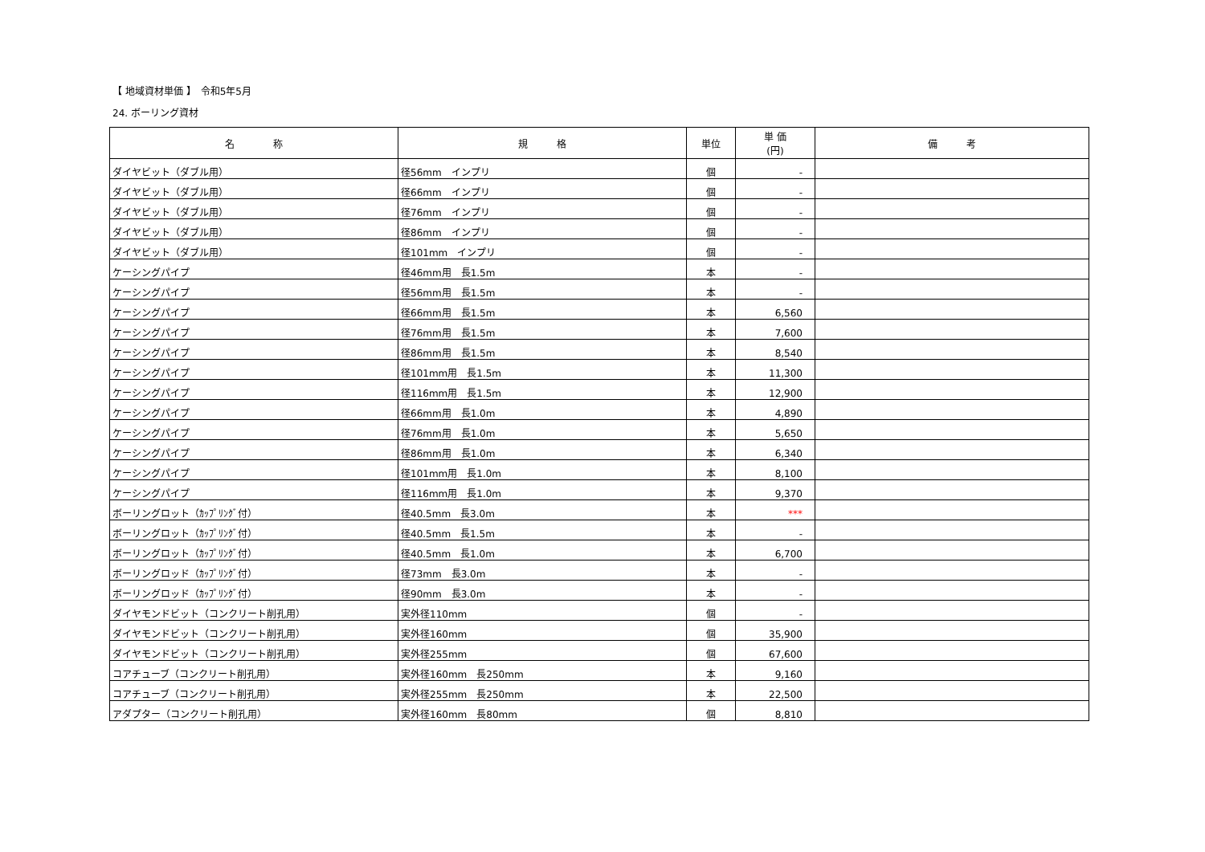【 地域資材単価 】　令和5年5月
24. ボーリング資材
| 名 称 | 規 格 | 単位 | 単 価 (円) | 備 考 |
| --- | --- | --- | --- | --- |
| ダイヤビット（ダブル用） | 径56mm インプリ | 個 | - | |
| ダイヤビット（ダブル用） | 径66mm インプリ | 個 | - | |
| ダイヤビット（ダブル用） | 径76mm インプリ | 個 | - | |
| ダイヤビット（ダブル用） | 径86mm インプリ | 個 | - | |
| ダイヤビット（ダブル用） | 径101mm インプリ | 個 | - | |
| ケーシングパイプ | 径46mm用 長1.5m | 本 | - | |
| ケーシングパイプ | 径56mm用 長1.5m | 本 | - | |
| ケーシングパイプ | 径66mm用 長1.5m | 本 | 6,560 | |
| ケーシングパイプ | 径76mm用 長1.5m | 本 | 7,600 | |
| ケーシングパイプ | 径86mm用 長1.5m | 本 | 8,540 | |
| ケーシングパイプ | 径101mm用 長1.5m | 本 | 11,300 | |
| ケーシングパイプ | 径116mm用 長1.5m | 本 | 12,900 | |
| ケーシングパイプ | 径66mm用 長1.0m | 本 | 4,890 | |
| ケーシングパイプ | 径76mm用 長1.0m | 本 | 5,650 | |
| ケーシングパイプ | 径86mm用 長1.0m | 本 | 6,340 | |
| ケーシングパイプ | 径101mm用 長1.0m | 本 | 8,100 | |
| ケーシングパイプ | 径116mm用 長1.0m | 本 | 9,370 | |
| ボーリングロット（ｶｯﾌﾟﾘﾝｸﾞ付） | 径40.5mm 長3.0m | 本 | *** | |
| ボーリングロット（ｶｯﾌﾟﾘﾝｸﾞ付） | 径40.5mm 長1.5m | 本 | - | |
| ボーリングロット（ｶｯﾌﾟﾘﾝｸﾞ付） | 径40.5mm 長1.0m | 本 | 6,700 | |
| ボーリングロッド（ｶｯﾌﾟﾘﾝｸﾞ付） | 径73mm 長3.0m | 本 | - | |
| ボーリングロッド（ｶｯﾌﾟﾘﾝｸﾞ付） | 径90mm 長3.0m | 本 | - | |
| ダイヤモンドビット（コンクリート削孔用） | 実外径110mm | 個 | - | |
| ダイヤモンドビット（コンクリート削孔用） | 実外径160mm | 個 | 35,900 | |
| ダイヤモンドビット（コンクリート削孔用） | 実外径255mm | 個 | 67,600 | |
| コアチューブ（コンクリート削孔用） | 実外径160mm 長250mm | 本 | 9,160 | |
| コアチューブ（コンクリート削孔用） | 実外径255mm 長250mm | 本 | 22,500 | |
| アダプター（コンクリート削孔用） | 実外径160mm 長80mm | 個 | 8,810 | |